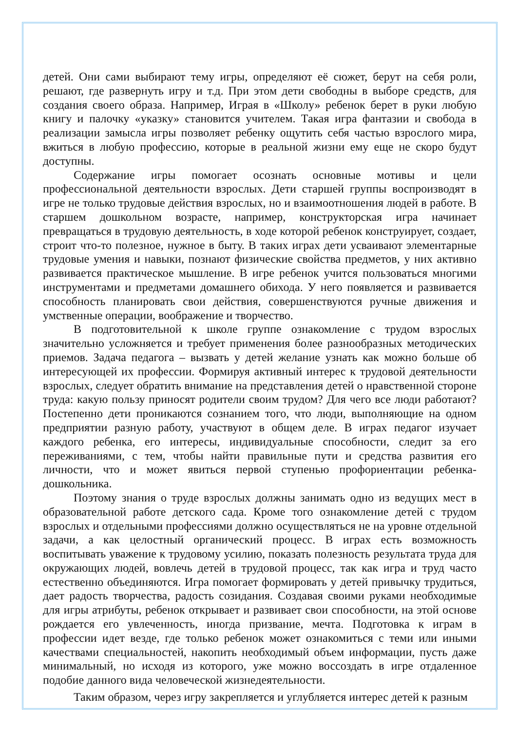детей. Они сами выбирают тему игры, определяют её сюжет, берут на себя роли, решают, где развернуть игру и т.д. При этом дети свободны в выборе средств, для создания своего образа. Например, Играя в «Школу» ребенок берет в руки любую книгу и палочку «указку» становится учителем. Такая игра фантазии и свобода в реализации замысла игры позволяет ребенку ощутить себя частью взрослого мира, вжиться в любую профессию, которые в реальной жизни ему еще не скоро будут доступны.
Содержание игры помогает осознать основные мотивы и цели профессиональной деятельности взрослых. Дети старшей группы воспроизводят в игре не только трудовые действия взрослых, но и взаимоотношения людей в работе. В старшем дошкольном возрасте, например, конструкторская игра начинает превращаться в трудовую деятельность, в ходе которой ребенок конструирует, создает, строит что-то полезное, нужное в быту. В таких играх дети усваивают элементарные трудовые умения и навыки, познают физические свойства предметов, у них активно развивается практическое мышление. В игре ребенок учится пользоваться многими инструментами и предметами домашнего обихода. У него появляется и развивается способность планировать свои действия, совершенствуются ручные движения и умственные операции, воображение и творчество.
В подготовительной к школе группе ознакомление с трудом взрослых значительно усложняется и требует применения более разнообразных методических приемов. Задача педагога – вызвать у детей желание узнать как можно больше об интересующей их профессии. Формируя активный интерес к трудовой деятельности взрослых, следует обратить внимание на представления детей о нравственной стороне труда: какую пользу приносят родители своим трудом? Для чего все люди работают? Постепенно дети проникаются сознанием того, что люди, выполняющие на одном предприятии разную работу, участвуют в общем деле. В играх педагог изучает каждого ребенка, его интересы, индивидуальные способности, следит за его переживаниями, с тем, чтобы найти правильные пути и средства развития его личности, что и может явиться первой ступенью профориентации ребенка-дошкольника.
Поэтому знания о труде взрослых должны занимать одно из ведущих мест в образовательной работе детского сада. Кроме того ознакомление детей с трудом взрослых и отдельными профессиями должно осуществляться не на уровне отдельной задачи, а как целостный органический процесс. В играх есть возможность воспитывать уважение к трудовому усилию, показать полезность результата труда для окружающих людей, вовлечь детей в трудовой процесс, так как игра и труд часто естественно объединяются. Игра помогает формировать у детей привычку трудиться, дает радость творчества, радость созидания. Создавая своими руками необходимые для игры атрибуты, ребенок открывает и развивает свои способности, на этой основе рождается его увлеченность, иногда призвание, мечта. Подготовка к играм в профессии идет везде, где только ребенок может ознакомиться с теми или иными качествами специальностей, накопить необходимый объем информации, пусть даже минимальный, но исходя из которого, уже можно воссоздать в игре отдаленное подобие данного вида человеческой жизнедеятельности.
Таким образом, через игру закрепляется и углубляется интерес детей к разным